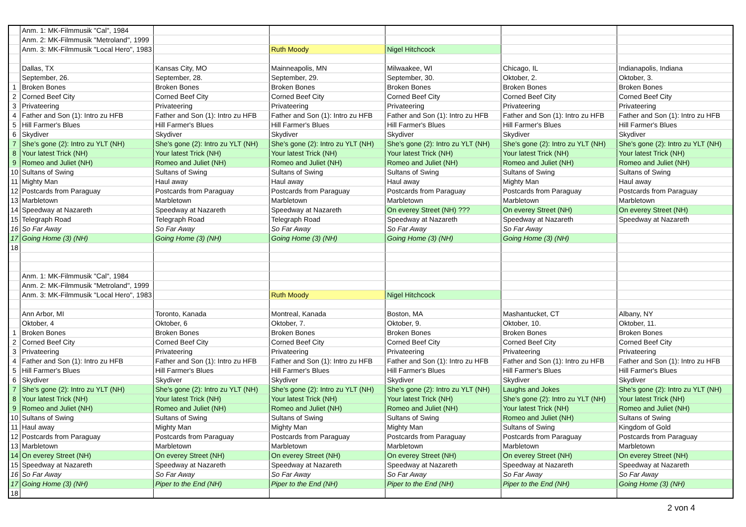| | Anm. 1: MK-Filmmusik "Cal", 1984 | | | | | |
| | Anm. 2: MK-Filmmusik "Metroland", 1999 | | | | | |
| | Anm. 3: MK-Filmmusik "Local Hero", 1983 | | Ruth Moody | Nigel Hitchcock | | |
| | Dallas, TX | Kansas City, MO | Mainneapolis, MN | Milwaakee, WI | Chicago, IL | Indianapolis, Indiana |
| | September, 26. | September, 28. | September, 29. | September, 30. | Oktober, 2. | Oktober, 3. |
| 1 | Broken Bones | Broken Bones | Broken Bones | Broken Bones | Broken Bones | Broken Bones |
| 2 | Corned Beef City | Corned Beef City | Corned Beef City | Corned Beef City | Corned Beef City | Corned Beef City |
| 3 | Privateering | Privateering | Privateering | Privateering | Privateering | Privateering |
| 4 | Father and Son (1): Intro zu HFB | Father and Son (1): Intro zu HFB | Father and Son (1): Intro zu HFB | Father and Son (1): Intro zu HFB | Father and Son (1): Intro zu HFB | Father and Son (1): Intro zu HFB |
| 5 | Hill Farmer's Blues | Hill Farmer's Blues | Hill Farmer's Blues | Hill Farmer's Blues | Hill Farmer's Blues | Hill Farmer's Blues |
| 6 | Skydiver | Skydiver | Skydiver | Skydiver | Skydiver | Skydiver |
| 7 | She's gone (2): Intro zu YLT (NH) | She's gone (2): Intro zu YLT (NH) | She's gone (2): Intro zu YLT (NH) | She's gone (2): Intro zu YLT (NH) | She's gone (2): Intro zu YLT (NH) | She's gone (2): Intro zu YLT (NH) |
| 8 | Your latest Trick (NH) | Your latest Trick (NH) | Your latest Trick (NH) | Your latest Trick (NH) | Your latest Trick (NH) | Your latest Trick (NH) |
| 9 | Romeo and Juliet (NH) | Romeo and Juliet (NH) | Romeo and Juliet (NH) | Romeo and Juliet (NH) | Romeo and Juliet (NH) | Romeo and Juliet (NH) |
| 10 | Sultans of Swing | Sultans of Swing | Sultans of Swing | Sultans of Swing | Sultans of Swing | Sultans of Swing |
| 11 | Mighty Man | Haul away | Haul away | Haul away | Mighty Man | Haul away |
| 12 | Postcards from Paraguay | Postcards from Paraguay | Postcards from Paraguay | Postcards from Paraguay | Postcards from Paraguay | Postcards from Paraguay |
| 13 | Marbletown | Marbletown | Marbletown | Marbletown | Marbletown | Marbletown |
| 14 | Speedway at Nazareth | Speedway at Nazareth | Speedway at Nazareth | On everey Street (NH) ??? | On everey Street (NH) | On everey Street (NH) |
| 15 | Telegraph Road | Telegraph Road | Telegraph Road | Speedway at Nazareth | Speedway at Nazareth | Speedway at Nazareth |
| 16 | So Far Away | So Far Away | So Far Away | So Far Away | So Far Away | |
| 17 | Going Home (3) (NH) | Going Home (3) (NH) | Going Home (3) (NH) | Going Home (3) (NH) | Going Home (3) (NH) | |
| 18 | | | | | | |
| | Anm. 1: MK-Filmmusik "Cal", 1984 | | | | | |
| | Anm. 2: MK-Filmmusik "Metroland", 1999 | | | | | |
| | Anm. 3: MK-Filmmusik "Local Hero", 1983 | | Ruth Moody | Nigel Hitchcock | | |
| | Ann Arbor, MI | Toronto, Kanada | Montreal, Kanada | Boston, MA | Mashantucket, CT | Albany, NY |
| | Oktober, 4 | Oktober, 6 | Oktober, 7. | Oktober, 9. | Oktober, 10. | Oktober, 11. |
| 1 | Broken Bones | Broken Bones | Broken Bones | Broken Bones | Broken Bones | Broken Bones |
| 2 | Corned Beef City | Corned Beef City | Corned Beef City | Corned Beef City | Corned Beef City | Corned Beef City |
| 3 | Privateering | Privateering | Privateering | Privateering | Privateering | Privateering |
| 4 | Father and Son (1): Intro zu HFB | Father and Son (1): Intro zu HFB | Father and Son (1): Intro zu HFB | Father and Son (1): Intro zu HFB | Father and Son (1): Intro zu HFB | Father and Son (1): Intro zu HFB |
| 5 | Hill Farmer's Blues | Hill Farmer's Blues | Hill Farmer's Blues | Hill Farmer's Blues | Hill Farmer's Blues | Hill Farmer's Blues |
| 6 | Skydiver | Skydiver | Skydiver | Skydiver | Skydiver | Skydiver |
| 7 | She's gone (2): Intro zu YLT (NH) | She's gone (2): Intro zu YLT (NH) | She's gone (2): Intro zu YLT (NH) | She's gone (2): Intro zu YLT (NH) | Laughs and Jokes | She's gone (2): Intro zu YLT (NH) |
| 8 | Your latest Trick (NH) | Your latest Trick (NH) | Your latest Trick (NH) | Your latest Trick (NH) | She's gone (2): Intro zu YLT (NH) | Your latest Trick (NH) |
| 9 | Romeo and Juliet (NH) | Romeo and Juliet (NH) | Romeo and Juliet (NH) | Romeo and Juliet (NH) | Your latest Trick (NH) | Romeo and Juliet (NH) |
| 10 | Sultans of Swing | Sultans of Swing | Sultans of Swing | Sultans of Swing | Romeo and Juliet (NH) | Sultans of Swing |
| 11 | Haul away | Mighty Man | Mighty Man | Mighty Man | Sultans of Swing | Kingdom of Gold |
| 12 | Postcards from Paraguay | Postcards from Paraguay | Postcards from Paraguay | Postcards from Paraguay | Postcards from Paraguay | Postcards from Paraguay |
| 13 | Marbletown | Marbletown | Marbletown | Marbletown | Marbletown | Marbletown |
| 14 | On everey Street (NH) | On everey Street (NH) | On everey Street (NH) | On everey Street (NH) | On everey Street (NH) | On everey Street (NH) |
| 15 | Speedway at Nazareth | Speedway at Nazareth | Speedway at Nazareth | Speedway at Nazareth | Speedway at Nazareth | Speedway at Nazareth |
| 16 | So Far Away | So Far Away | So Far Away | So Far Away | So Far Away | So Far Away |
| 17 | Going Home (3) (NH) | Piper to the End (NH) | Piper to the End (NH) | Piper to the End (NH) | Piper to the End (NH) | Going Home (3) (NH) |
| 18 | | | | | | |
2 von 4